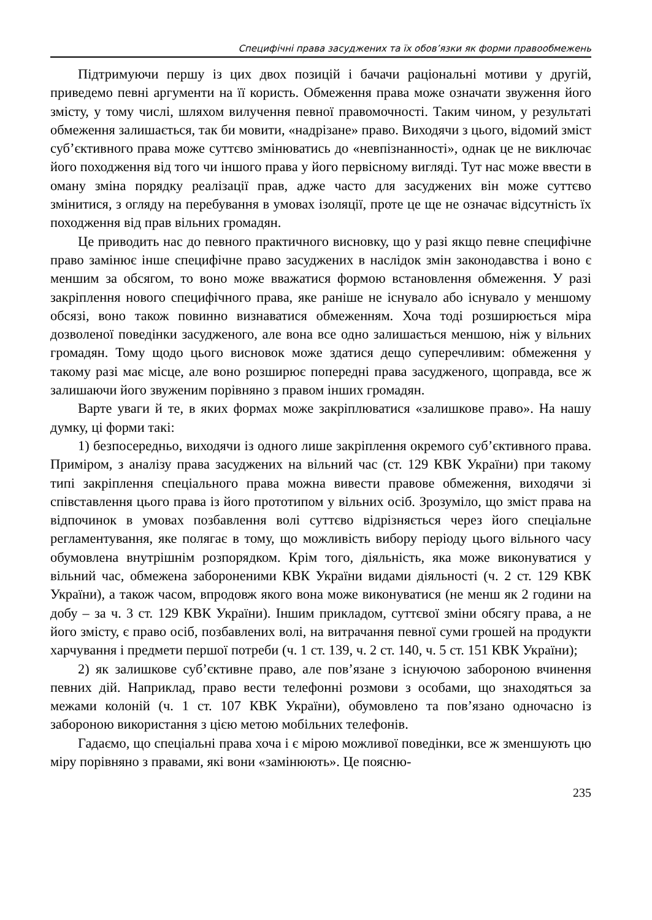Специфічні права засуджених та їх обов’язки як форми правообмежень
Підтримуючи першу із цих двох позицій і бачачи раціональні мотиви у другій, приведемо певні аргументи на її користь. Обмеження права може означати звуження його змісту, у тому числі, шляхом вилучення певної правомочності. Таким чином, у результаті обмеження залишається, так би мовити, «надрізане» право. Виходячи з цього, відомий зміст суб’єктивного права може суттєво змінюватись до «невпізнанності», однак це не виключає його походження від того чи іншого права у його первісному вигляді. Тут нас може ввести в оману зміна порядку реалізації прав, адже часто для засуджених він може суттєво змінитися, з огляду на перебування в умовах ізоляції, проте це ще не означає відсутність їх походження від прав вільних громадян.
Це приводить нас до певного практичного висновку, що у разі якщо певне специфічне право замінює інше специфічне право засуджених в наслідок змін законодавства і воно є меншим за обсягом, то воно може вважатися формою встановлення обмеження. У разі закріплення нового специфічного права, яке раніше не існувало або існувало у меншому обсязі, воно також повинно визнаватися обмеженням. Хоча тоді розширюється міра дозволеної поведінки засудженого, але вона все одно залишається меншою, ніж у вільних громадян. Тому щодо цього висновок може здатися дещо суперечливим: обмеження у такому разі має місце, але воно розширює попередні права засудженого, щоправда, все ж залишаючи його звуженим порівняно з правом інших громадян.
Варте уваги й те, в яких формах може закріплюватися «залишкове право». На нашу думку, ці форми такі:
1) безпосередньо, виходячи із одного лише закріплення окремого суб’єктивного права. Приміром, з аналізу права засуджених на вільний час (ст. 129 КВК України) при такому типі закріплення спеціального права можна вивести правове обмеження, виходячи зі співставлення цього права із його прототипом у вільних осіб. Зрозуміло, що зміст права на відпочинок в умовах позбавлення волі суттєво відрізняється через його спеціальне регламентування, яке полягає в тому, що можливість вибору періоду цього вільного часу обумовлена внутрішнім розпорядком. Крім того, діяльність, яка може виконуватися у вільний час, обмежена забороненими КВК України видами діяльності (ч. 2 ст. 129 КВК України), а також часом, впродовж якого вона може виконуватися (не менш як 2 години на добу – за ч. 3 ст. 129 КВК України). Іншим прикладом, суттєвої зміни обсягу права, а не його змісту, є право осіб, позбавлених волі, на витрачання певної суми грошей на продукти харчування і предмети першої потреби (ч. 1 ст. 139, ч. 2 ст. 140, ч. 5 ст. 151 КВК України);
2) як залишкове суб’єктивне право, але пов’язане з існуючою забороною вчинення певних дій. Наприклад, право вести телефонні розмови з особами, що знаходяться за межами колоній (ч. 1 ст. 107 КВК України), обумовлено та пов’язано одночасно із забороною використання з цією метою мобільних телефонів.
Гадаємо, що спеціальні права хоча і є мірою можливої поведінки, все ж зменшують цю міру порівняно з правами, які вони «замінюють». Це поясню-
235